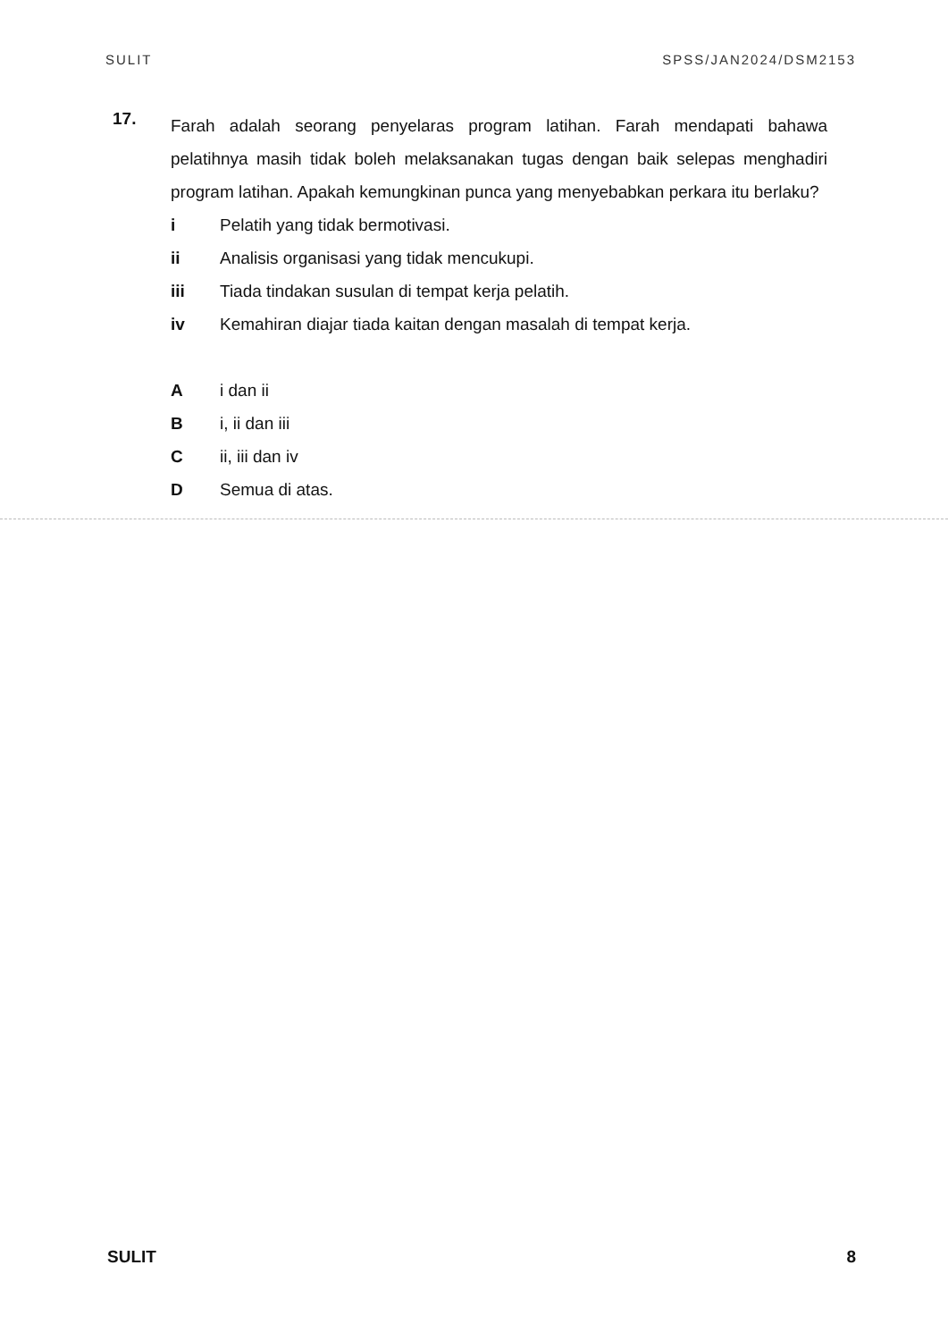SULIT SPSS/JAN2024/DSM2153
17.
Farah adalah seorang penyelaras program latihan. Farah mendapati bahawa pelatihnya masih tidak boleh melaksanakan tugas dengan baik selepas menghadiri program latihan. Apakah kemungkinan punca yang menyebabkan perkara itu berlaku?
i Pelatih yang tidak bermotivasi.
ii Analisis organisasi yang tidak mencukupi.
iii Tiada tindakan susulan di tempat kerja pelatih.
iv Kemahiran diajar tiada kaitan dengan masalah di tempat kerja.
Ai dan ii
Bi, ii dan iii
Cii, iii dan iv
D Semua di atas.
SULIT 8